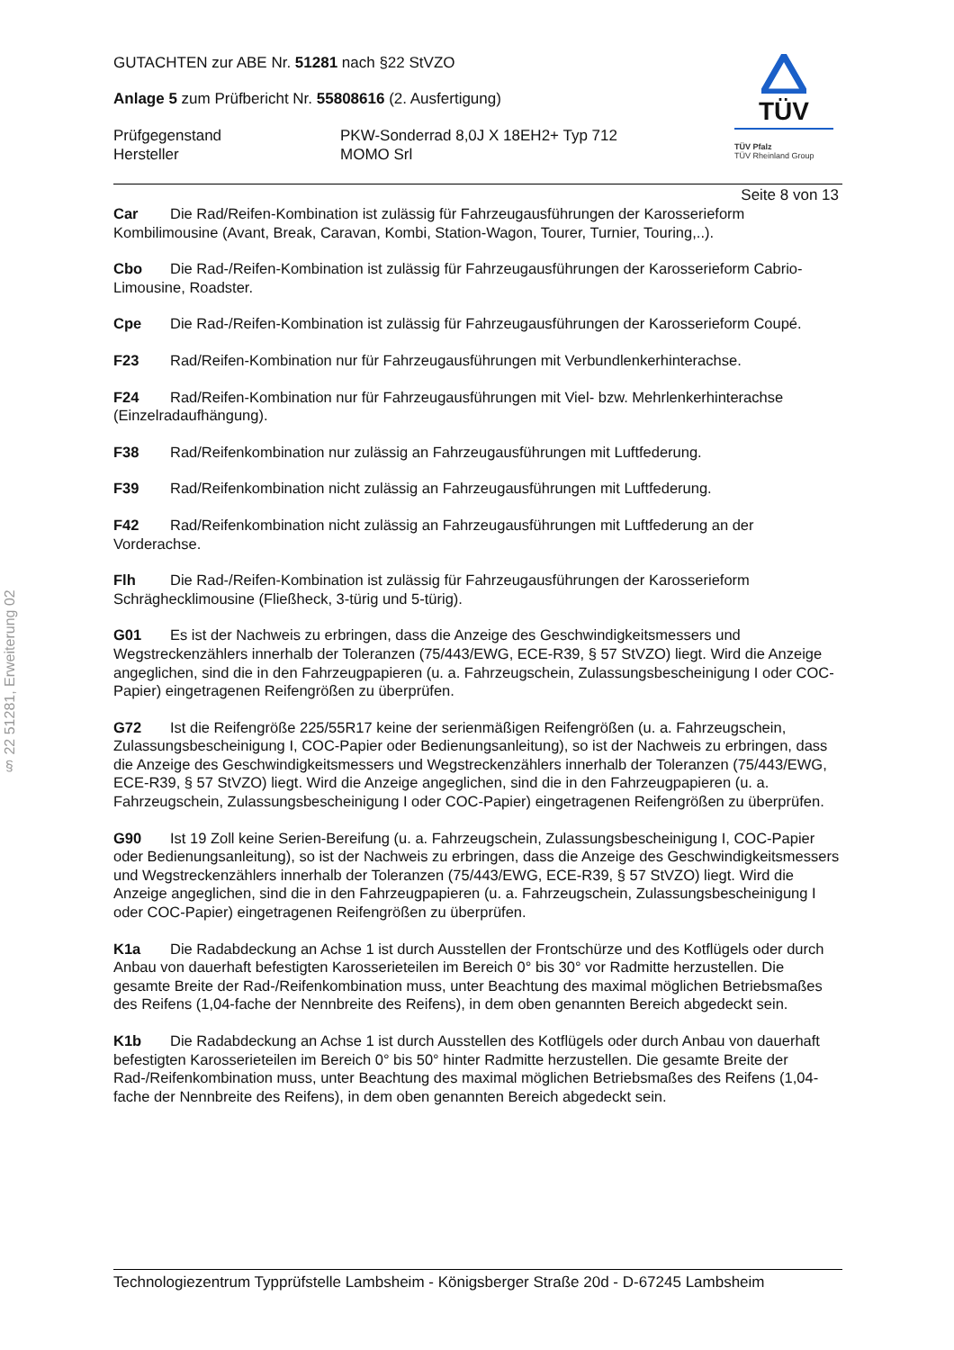§ 22 51281, Erweiterung 02
GUTACHTEN zur ABE Nr. 51281 nach §22 StVZO
Anlage 5 zum Prüfbericht Nr. 55808616 (2. Ausfertigung)
Prüfgegenstand PKW-Sonderrad 8,0J X 18EH2+ Typ 712
Hersteller MOMO Srl
TÜV
TÜV Pfalz
TÜV Rheinland Group
Seite 8 von 13
Car Die Rad/Reifen-Kombination ist zulässig für Fahrzeugausführungen der Karosserieform Kombilimousine (Avant, Break, Caravan, Kombi, Station-Wagon, Tourer, Turnier, Touring,..).
Cbo Die Rad-/Reifen-Kombination ist zulässig für Fahrzeugausführungen der Karosserieform Cabrio-Limousine, Roadster.
Cpe Die Rad-/Reifen-Kombination ist zulässig für Fahrzeugausführungen der Karosserieform Coupé.
F23 Rad/Reifen-Kombination nur für Fahrzeugausführungen mit Verbundlenkerhinterachse.
F24 Rad/Reifen-Kombination nur für Fahrzeugausführungen mit Viel- bzw. Mehrlenkerhinterachse (Einzelradaufhängung).
F38 Rad/Reifenkombination nur zulässig an Fahrzeugausführungen mit Luftfederung.
F39 Rad/Reifenkombination nicht zulässig an Fahrzeugausführungen mit Luftfederung.
F42 Rad/Reifenkombination nicht zulässig an Fahrzeugausführungen mit Luftfederung an der Vorderachse.
Flh Die Rad-/Reifen-Kombination ist zulässig für Fahrzeugausführungen der Karosserieform Schräghecklimousine (Fließheck, 3-türig und 5-türig).
G01 Es ist der Nachweis zu erbringen, dass die Anzeige des Geschwindigkeitsmessers und Wegstreckenzählers innerhalb der Toleranzen (75/443/EWG, ECE-R39, § 57 StVZO) liegt. Wird die Anzeige angeglichen, sind die in den Fahrzeugpapieren (u. a. Fahrzeugschein, Zulassungsbescheinigung I oder COC-Papier) eingetragenen Reifengrößen zu überprüfen.
G72 Ist die Reifengröße 225/55R17 keine der serienmäßigen Reifengrößen (u. a. Fahrzeugschein, Zulassungsbescheinigung I, COC-Papier oder Bedienungsanleitung), so ist der Nachweis zu erbringen, dass die Anzeige des Geschwindigkeitsmessers und Wegstreckenzählers innerhalb der Toleranzen (75/443/EWG, ECE-R39, § 57 StVZO) liegt. Wird die Anzeige angeglichen, sind die in den Fahrzeugpapieren (u. a. Fahrzeugschein, Zulassungsbescheinigung I oder COC-Papier) eingetragenen Reifengrößen zu überprüfen.
G90 Ist 19 Zoll keine Serien-Bereifung (u. a. Fahrzeugschein, Zulassungsbescheinigung I, COC-Papier oder Bedienungsanleitung), so ist der Nachweis zu erbringen, dass die Anzeige des Geschwindigkeitsmessers und Wegstreckenzählers innerhalb der Toleranzen (75/443/EWG, ECE-R39, § 57 StVZO) liegt. Wird die Anzeige angeglichen, sind die in den Fahrzeugpapieren (u. a. Fahrzeugschein, Zulassungsbescheinigung I oder COC-Papier) eingetragenen Reifengrößen zu überprüfen.
K1a Die Radabdeckung an Achse 1 ist durch Ausstellen der Frontschürze und des Kotflügels oder durch Anbau von dauerhaft befestigten Karosserieteilen im Bereich 0° bis 30° vor Radmitte herzustellen. Die gesamte Breite der Rad-/Reifenkombination muss, unter Beachtung des maximal möglichen Betriebsmaßes des Reifens (1,04-fache der Nennbreite des Reifens), in dem oben genannten Bereich abgedeckt sein.
K1b Die Radabdeckung an Achse 1 ist durch Ausstellen des Kotflügels oder durch Anbau von dauerhaft befestigten Karosserieteilen im Bereich 0° bis 50° hinter Radmitte herzustellen. Die gesamte Breite der Rad-/Reifenkombination muss, unter Beachtung des maximal möglichen Betriebsmaßes des Reifens (1,04-fache der Nennbreite des Reifens), in dem oben genannten Bereich abgedeckt sein.
Technologiezentrum Typprüfstelle Lambsheim - Königsberger Straße 20d - D-67245 Lambsheim